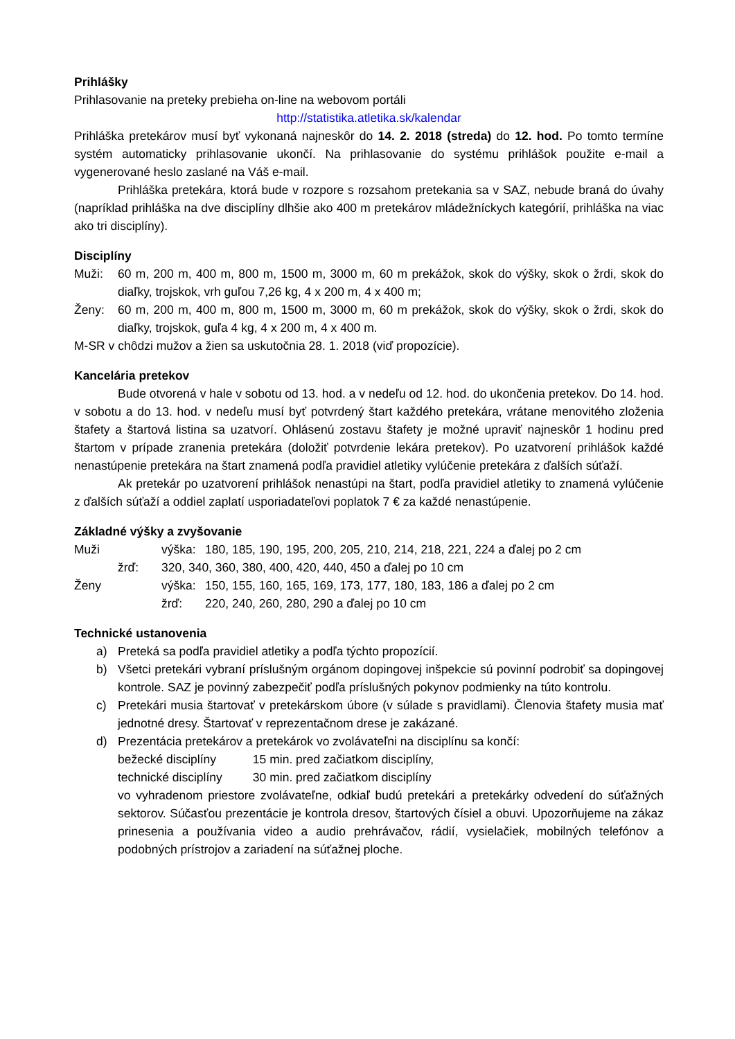Prihlášky
Prihlasovanie na preteky prebieha on-line na webovom portáli
http://statistika.atletika.sk/kalendar
Prihláška pretekárov musí byť vykonaná najneskôr do 14. 2. 2018 (streda) do 12. hod. Po tomto termíne systém automaticky prihlasovanie ukončí. Na prihlasovanie do systému prihlášok použite e-mail a vygenerované heslo zaslané na Váš e-mail.
Prihláška pretekára, ktorá bude v rozpore s rozsahom pretekania sa v SAZ, nebude braná do úvahy (napríklad prihláška na dve disciplíny dlhšie ako 400 m pretekárov mládežníckych kategórií, prihláška na viac ako tri disciplíny).
Disciplíny
Muži: 60 m, 200 m, 400 m, 800 m, 1500 m, 3000 m, 60 m prekážok, skok do výšky, skok o žrdi, skok do diaľky, trojskok, vrh guľou 7,26 kg, 4 x 200 m, 4 x 400 m;
Ženy: 60 m, 200 m, 400 m, 800 m, 1500 m, 3000 m, 60 m prekážok, skok do výšky, skok o žrdi, skok do diaľky, trojskok, guľa 4 kg, 4 x 200 m, 4 x 400 m.
M-SR v chôdzi mužov a žien sa uskutočnia 28. 1. 2018 (viď propozície).
Kancelária pretekov
Bude otvorená v hale v sobotu od 13. hod. a v nedeľu od 12. hod. do ukončenia pretekov. Do 14. hod. v sobotu a do 13. hod. v nedeľu musí byť potvrdený štart každého pretekára, vrátane menovitého zloženia štafety a štartová listina sa uzatvorí. Ohlásenú zostavu štafety je možné upraviť najneskôr 1 hodinu pred štartom v prípade zranenia pretekára (doložiť potvrdenie lekára pretekov). Po uzatvorení prihlášok každé nenastúpenie pretekára na štart znamená podľa pravidiel atletiky vylúčenie pretekára z ďalších súťaží.
Ak pretekár po uzatvorení prihlášok nenastúpi na štart, podľa pravidiel atletiky to znamená vylúčenie z ďalších súťaží a oddiel zaplatí usporiadateľovi poplatok 7 € za každé nenastúpenie.
Základné výšky a zvyšovanie
| Muži | | výška: | 180, 185, 190, 195, 200, 205, 210, 214, 218, 221, 224 a ďalej po 2 cm |
| | žrď: | 320, 340, 360, 380, 400, 420, 440, 450 a ďalej po 10 cm | |
| Ženy | | výška: | 150, 155, 160, 165, 169, 173, 177, 180, 183, 186 a ďalej po 2 cm |
| | | žrď: | 220, 240, 260, 280, 290 a ďalej po 10 cm |
Technické ustanovenia
a) Preteká sa podľa pravidiel atletiky a podľa týchto propozícií.
b) Všetci pretekári vybraní príslušným orgánom dopingovej inšpekcie sú povinní podrobiť sa dopingovej kontrole. SAZ je povinný zabezpečiť podľa príslušných pokynov podmienky na túto kontrolu.
c) Pretekári musia štartovať v pretekárskom úbore (v súlade s pravidlami). Členovia štafety musia mať jednotné dresy. Štartovať v reprezentačnom drese je zakázané.
d) Prezentácia pretekárov a pretekárok vo zvolávateľni na disciplínu sa končí:
bežecké disciplíny 15 min. pred začiatkom disciplíny,
technické disciplíny 30 min. pred začiatkom disciplíny
vo vyhradenom priestore zvolávateľne, odkiaľ budú pretekári a pretekárky odvedení do súťažných sektorov. Súčasťou prezentácie je kontrola dresov, štartových čísiel a obuvi. Upozorňujeme na zákaz prinesenia a používania video a audio prehrávačov, rádií, vysielačiek, mobilných telefónov a podobných prístrojov a zariadení na súťažnej ploche.